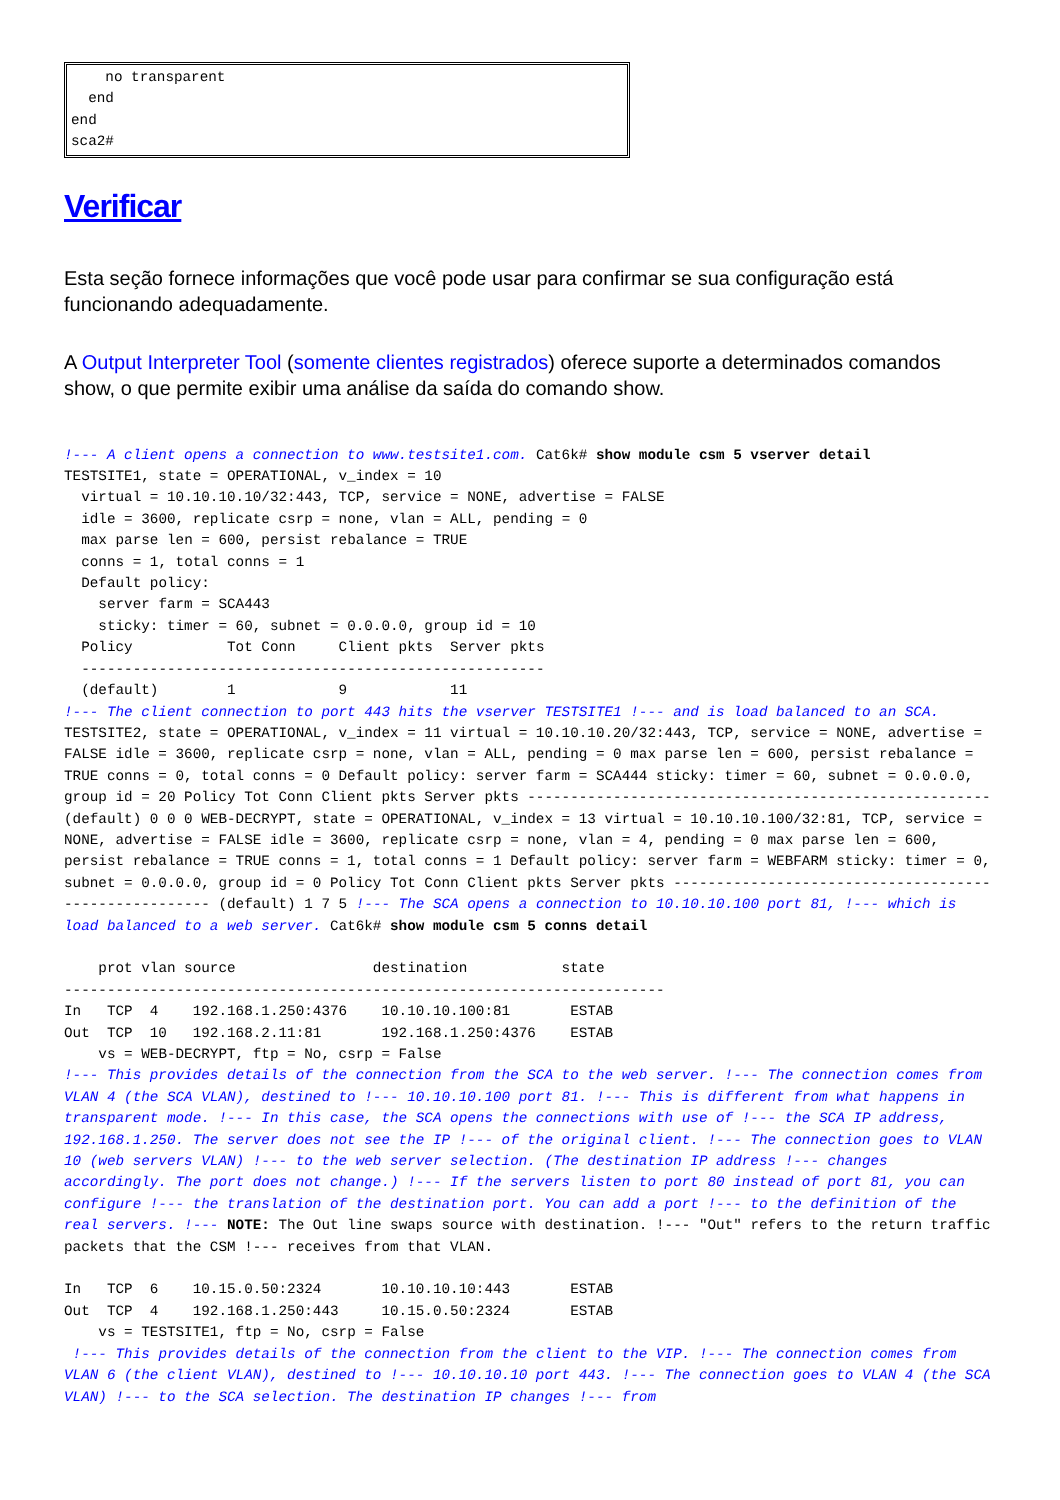no transparent
  end
end
sca2#
Verificar
Esta seção fornece informações que você pode usar para confirmar se sua configuração está funcionando adequadamente.
A Output Interpreter Tool (somente clientes registrados) oferece suporte a determinados comandos show, o que permite exibir uma análise da saída do comando show.
!--- A client opens a connection to www.testsite1.com. Cat6k# show module csm 5 vserver detail
TESTSITE1, state = OPERATIONAL, v_index = 10
  virtual = 10.10.10.10/32:443, TCP, service = NONE, advertise = FALSE
  idle = 3600, replicate csrp = none, vlan = ALL, pending = 0
  max parse len = 600, persist rebalance = TRUE
  conns = 1, total conns = 1
  Default policy:
    server farm = SCA443
    sticky: timer = 60, subnet = 0.0.0.0, group id = 10
  Policy           Tot Conn     Client pkts  Server pkts
  ------------------------------------------------------
  (default)        1            9            11
!--- The client connection to port 443 hits the vserver TESTSITE1 !--- and is load balanced to an SCA. TESTSITE2, state = OPERATIONAL, v_index = 11 virtual = 10.10.10.20/32:443, TCP, service = NONE, advertise = FALSE idle = 3600, replicate csrp = none, vlan = ALL, pending = 0 max parse len = 600, persist rebalance = TRUE conns = 0, total conns = 0 Default policy: server farm = SCA444 sticky: timer = 60, subnet = 0.0.0.0, group id = 20 Policy Tot Conn Client pkts Server pkts ------------------------------------------------------ (default) 0 0 0 WEB-DECRYPT, state = OPERATIONAL, v_index = 13 virtual = 10.10.10.100/32:81, TCP, service = NONE, advertise = FALSE idle = 3600, replicate csrp = none, vlan = 4, pending = 0 max parse len = 600, persist rebalance = TRUE conns = 1, total conns = 1 Default policy: server farm = WEBFARM sticky: timer = 0, subnet = 0.0.0.0, group id = 0 Policy Tot Conn Client pkts Server pkts ------------------------------------------------------ (default) 1 7 5 !--- The SCA opens a connection to 10.10.10.100 port 81, !--- which is load balanced to a web server. Cat6k# show module csm 5 conns detail

    prot vlan source                destination           state
----------------------------------------------------------------------
In   TCP  4    192.168.1.250:4376    10.10.10.100:81       ESTAB
Out  TCP  10   192.168.2.11:81       192.168.1.250:4376    ESTAB
    vs = WEB-DECRYPT, ftp = No, csrp = False
!--- This provides details of the connection from the SCA to the web server. !--- The connection comes from VLAN 4 (the SCA VLAN), destined to !--- 10.10.10.100 port 81. !--- This is different from what happens in transparent mode. !--- In this case, the SCA opens the connections with use of !--- the SCA IP address, 192.168.1.250. The server does not see the IP !--- of the original client. !--- The connection goes to VLAN 10 (web servers VLAN) !--- to the web server selection. (The destination IP address !--- changes accordingly. The port does not change.) !--- If the servers listen to port 80 instead of port 81, you can configure !--- the translation of the destination port. You can add a port !--- to the definition of the real servers. !--- NOTE: The Out line swaps source with destination. !--- "Out" refers to the return traffic packets that the CSM !--- receives from that VLAN.

In   TCP  6    10.15.0.50:2324       10.10.10.10:443       ESTAB
Out  TCP  4    192.168.1.250:443     10.15.0.50:2324       ESTAB
    vs = TESTSITE1, ftp = No, csrp = False
 !--- This provides details of the connection from the client to the VIP. !--- The connection comes from VLAN 6 (the client VLAN), destined to !--- 10.10.10.10 port 443. !--- The connection goes to VLAN 4 (the SCA VLAN) !--- to the SCA selection. The destination IP changes !--- from